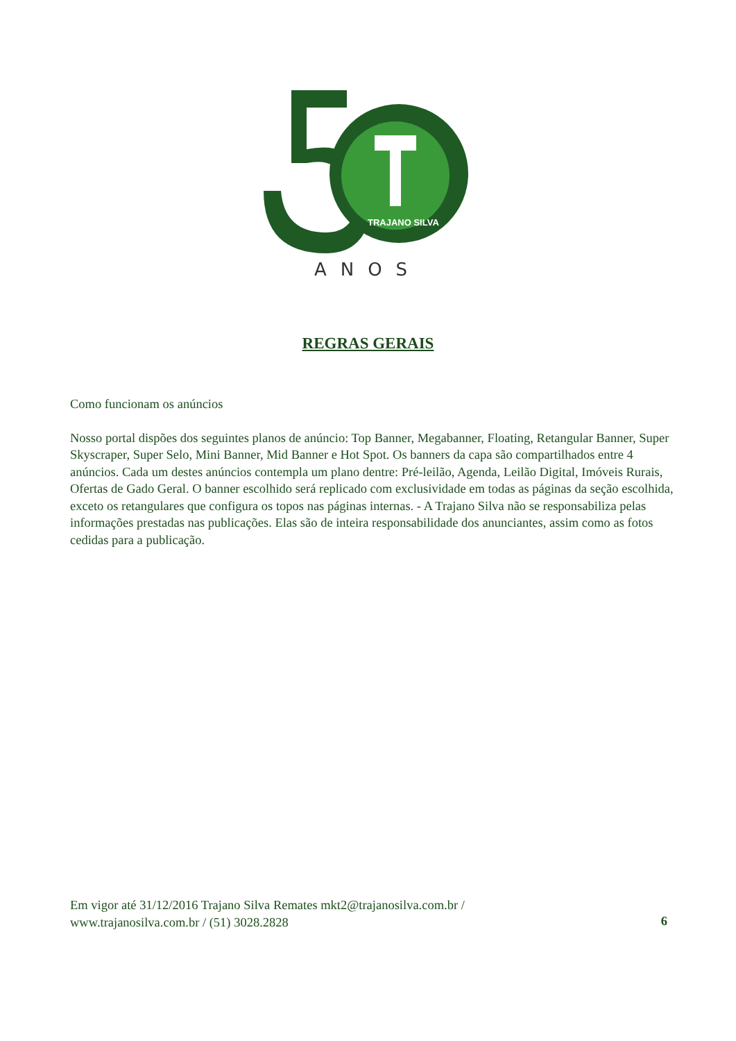TRAJANO SILVA
ANOS
REGRAS GERAIS
Como funcionam os anúncios
Nosso portal dispões dos seguintes planos de anúncio: Top Banner, Megabanner, Floating, Retangular Banner, Super Skyscraper, Super Selo, Mini Banner, Mid Banner e Hot Spot. Os banners da capa são compartilhados entre 4 anúncios. Cada um destes anúncios contempla um plano dentre: Pré-leilão, Agenda, Leilão Digital, Imóveis Rurais, Ofertas de Gado Geral. O banner escolhido será replicado com exclusividade em todas as páginas da seção escolhida, exceto os retangulares que configura os topos nas páginas internas. - A Trajano Silva não se responsabiliza pelas informações prestadas nas publicações. Elas são de inteira responsabilidade dos anunciantes, assim como as fotos cedidas para a publicação.
Em vigor até 31/12/2016 Trajano Silva Remates mkt2@trajanosilva.com.br /
www.trajanosilva.com.br / (51) 3028.2828
6